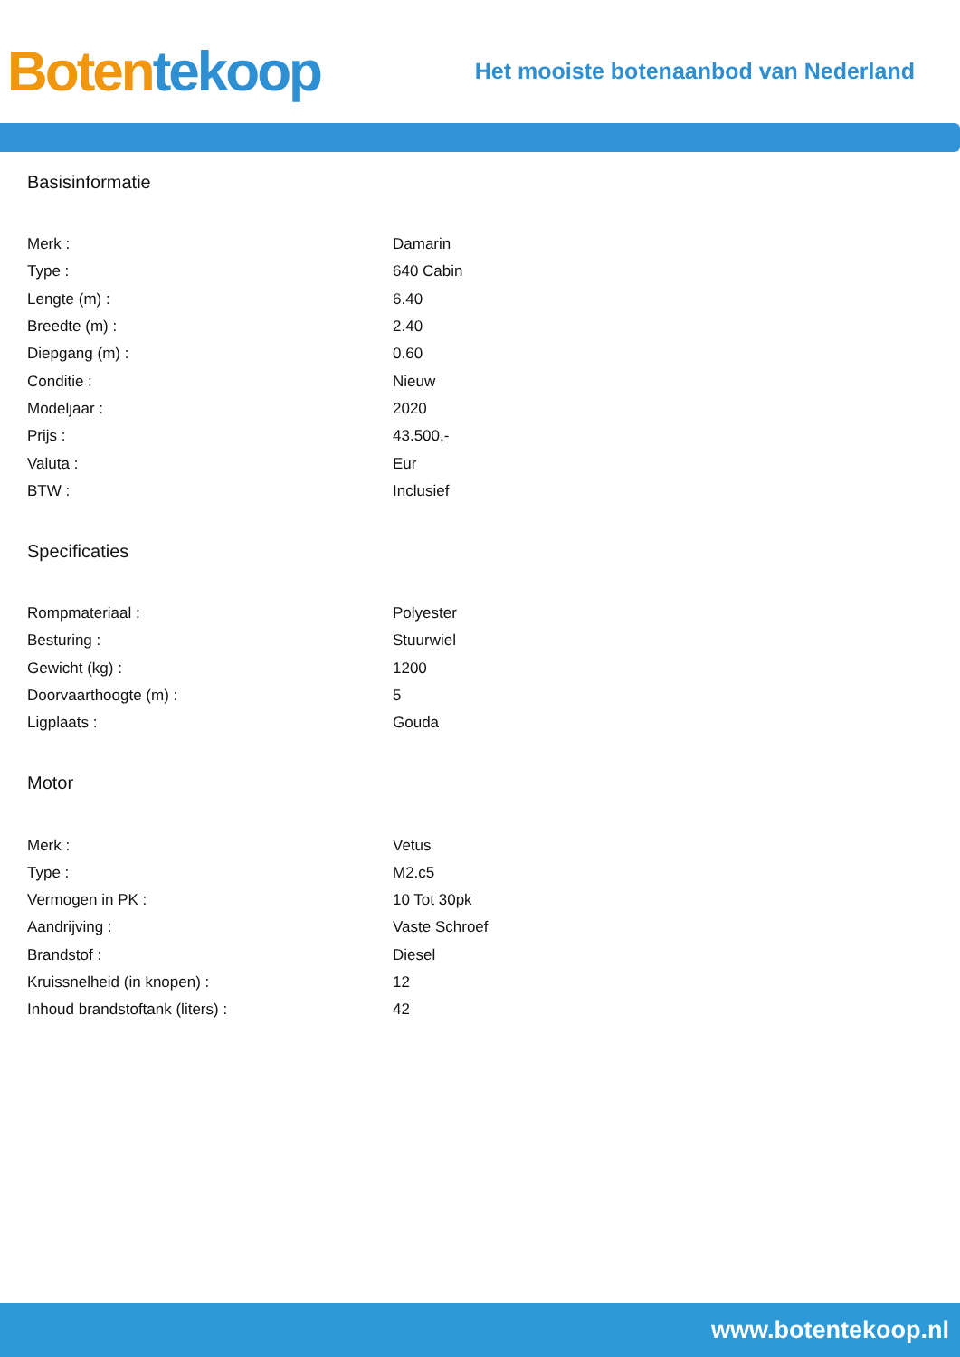Boten tekoop
Het mooiste botenaanbod van Nederland
Basisinformatie
| Merk : | Damarin |
| Type : | 640 Cabin |
| Lengte (m) : | 6.40 |
| Breedte (m) : | 2.40 |
| Diepgang (m) : | 0.60 |
| Conditie : | Nieuw |
| Modeljaar : | 2020 |
| Prijs : | 43.500,- |
| Valuta : | Eur |
| BTW : | Inclusief |
Specificaties
| Rompmateriaal : | Polyester |
| Besturing : | Stuurwiel |
| Gewicht (kg) : | 1200 |
| Doorvaarthoogte (m) : | 5 |
| Ligplaats : | Gouda |
Motor
| Merk : | Vetus |
| Type : | M2.c5 |
| Vermogen in PK : | 10 Tot 30pk |
| Aandrijving : | Vaste Schroef |
| Brandstof : | Diesel |
| Kruissnelheid (in knopen) : | 12 |
| Inhoud brandstoftank (liters) : | 42 |
www.botentekoop.nl